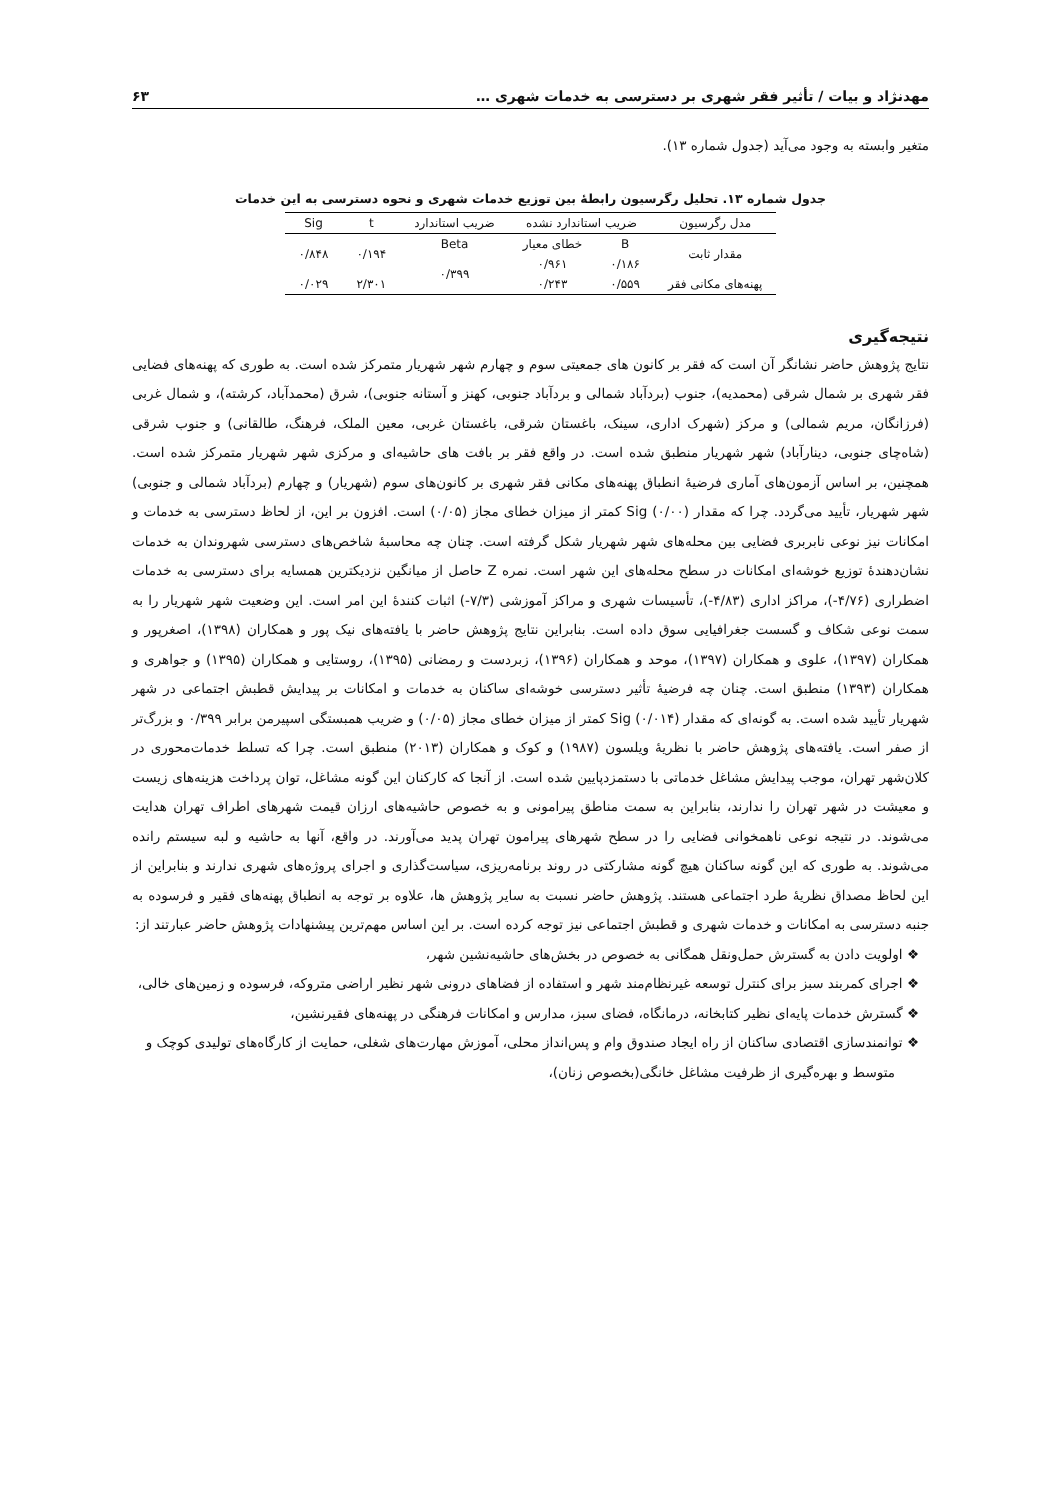مهدنژاد و بیات / تأثیر فقر شهری بر دسترسی به خدمات شهری … ۶۳
متغیر وابسته به وجود می‌آید (جدول شماره ۱۳).
جدول شماره ۱۳. تحلیل رگرسیون رابطۀ بین توزیع خدمات شهری و نحوه دسترسی به این خدمات
| مدل رگرسیون | ضریب استاندارد نشده | | ضریب استاندارد | t | Sig |
| --- | --- | --- | --- | --- | --- |
| مقدار ثابت | B | خطای معیار | Beta | ۰/۱۹۴ | ۰/۸۴۸ |
| | ۰/۱۸۶ | ۰/۹۶۱ | ۰/۳۹۹ | | |
| پهنه‌های مکانی فقر | ۰/۵۵۹ | ۰/۲۴۳ | | ۲/۳۰۱ | ۰/۰۲۹ |
نتیجه‌گیری
نتایج پژوهش حاضر نشانگر آن است که فقر بر کانون های جمعیتی سوم و چهارم شهر شهریار متمرکز شده است. به طوری که پهنه‌های فضایی فقر شهری بر شمال شرقی (محمدیه)، جنوب (بردآباد شمالی و بردآباد جنوبی، کهنز و آستانه جنوبی)، شرق (محمدآباد، کرشته)، و شمال غربی (فرزانگان، مریم شمالی) و مرکز (شهرک اداری، سینک، باغستان شرقی، باغستان غربی، معین الملک، فرهنگ، طالقانی) و جنوب شرقی (شاه‌چای جنوبی، دینارآباد) شهر شهریار منطبق شده است. در واقع فقر بر بافت های حاشیه‌ای و مرکزی شهر شهریار متمرکز شده است. همچنین، بر اساس آزمون‌های آماری فرضیۀ انطباق پهنه‌های مکانی فقر شهری بر کانون‌های سوم (شهریار) و چهارم (بردآباد شمالی و جنوبی) شهر شهریار، تأیید می‌گردد. چرا که مقدار Sig (۰/۰۰) کمتر از میزان خطای مجاز (۰/۰۵) است. افزون بر این، از لحاظ دسترسی به خدمات و امکانات نیز نوعی نابربری فضایی بین محله‌های شهر شهریار شکل گرفته است. چنان چه محاسبۀ شاخص‌های دسترسی شهروندان به خدمات نشان‌دهندۀ توزیع خوشه‌ای امکانات در سطح محله‌های این شهر است. نمره Z حاصل از میانگین نزدیکترین همسایه برای دسترسی به خدمات اضطراری (۴/۷۶-)، مراکز اداری (۴/۸۳-)، تأسیسات شهری و مراکز آموزشی (۷/۳-) اثبات کنندۀ این امر است. این وضعیت شهر شهریار را به سمت نوعی شکاف و گسست جغرافیایی سوق داده است. بنابراین نتایج پژوهش حاضر با یافته‌های نیک پور و همکاران (۱۳۹۸)، اصغرپور و همکاران (۱۳۹۷)، علوی و همکاران (۱۳۹۷)، موحد و همکاران (۱۳۹۶)، زبردست و رمضانی (۱۳۹۵)، روستایی و همکاران (۱۳۹۵) و جواهری و همکاران (۱۳۹۳) منطبق است. چنان چه فرضیۀ تأثیر دسترسی خوشه‌ای ساکنان به خدمات و امکانات بر پیدایش قطبش اجتماعی در شهر شهریار تأیید شده است. به گونه‌ای که مقدار Sig (۰/۰۱۴) کمتر از میزان خطای مجاز (۰/۰۵) و ضریب همبستگی اسپیرمن برابر ۰/۳۹۹ و بزرگ‌تر از صفر است. یافته‌های پژوهش حاضر با نظریۀ ویلسون (۱۹۸۷) و کوک و همکاران (۲۰۱۳) منطبق است. چرا که تسلط خدمات‌محوری در کلان‌شهر تهران، موجب پیدایش مشاغل خدماتی با دستمزدپایین شده است. از آنجا که کارکنان این گونه مشاغل، توان پرداخت هزینه‌های زیست و معیشت در شهر تهران را ندارند، بنابراین به سمت مناطق پیرامونی و به خصوص حاشیه‌های ارزان قیمت شهرهای اطراف تهران هدایت می‌شوند. در نتیجه نوعی ناهمخوانی فضایی را در سطح شهرهای پیرامون تهران پدید می‌آورند. در واقع، آنها به حاشیه و لبه سیستم رانده می‌شوند. به طوری که این گونه ساکنان هیچ گونه مشارکتی در روند برنامه‌ریزی، سیاست‌گذاری و اجرای پروژه‌های شهری ندارند و بنابراین از این لحاظ مصداق نظریۀ طرد اجتماعی هستند. پژوهش حاضر نسبت به سایر پژوهش ها، علاوه بر توجه به انطباق پهنه‌های فقیر و فرسوده به جنبه دسترسی به امکانات و خدمات شهری و قطبش اجتماعی نیز توجه کرده است. بر این اساس مهم‌ترین پیشنهادات پژوهش حاضر عبارتند از:
❖ اولویت دادن به گسترش حمل‌ونقل همگانی به خصوص در بخش‌های حاشیه‌نشین شهر،
❖ اجرای کمربند سبز برای کنترل توسعه غیرنظام‌مند شهر و استفاده از فضاهای درونی شهر نظیر اراضی متروکه، فرسوده و زمین‌های خالی،
❖ گسترش خدمات پایه‌ای نظیر کتابخانه، درمانگاه، فضای سبز، مدارس و امکانات فرهنگی در پهنه‌های فقیرنشین،
❖ توانمندسازی اقتصادی ساکنان از راه ایجاد صندوق وام و پس‌انداز محلی، آموزش مهارت‌های شغلی، حمایت از کارگاه‌های تولیدی کوچک و متوسط و بهره‌گیری از ظرفیت مشاغل خانگی(بخصوص زنان)،